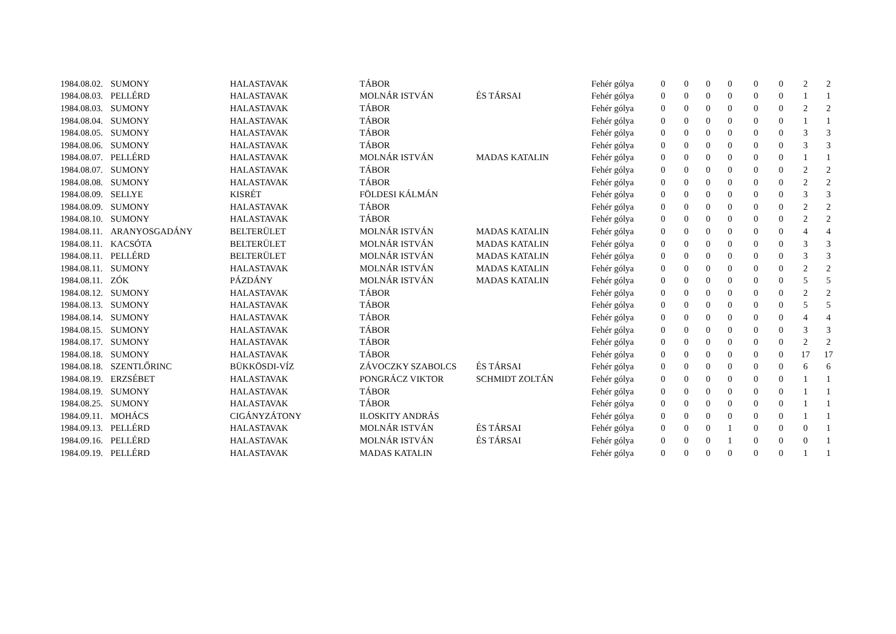| 1984.08.02. | SUMONY | HALASTAVAK | TÁBOR | | Fehér gólya | 0 | 0 | 0 | 0 | 0 | 0 | 2 | 2 |
| 1984.08.03. | PELLÉRD | HALASTAVAK | MOLNÁR ISTVÁN | ÉS TÁRSAI | Fehér gólya | 0 | 0 | 0 | 0 | 0 | 0 | 1 | 1 |
| 1984.08.03. | SUMONY | HALASTAVAK | TÁBOR | | Fehér gólya | 0 | 0 | 0 | 0 | 0 | 0 | 2 | 2 |
| 1984.08.04. | SUMONY | HALASTAVAK | TÁBOR | | Fehér gólya | 0 | 0 | 0 | 0 | 0 | 0 | 1 | 1 |
| 1984.08.05. | SUMONY | HALASTAVAK | TÁBOR | | Fehér gólya | 0 | 0 | 0 | 0 | 0 | 0 | 3 | 3 |
| 1984.08.06. | SUMONY | HALASTAVAK | TÁBOR | | Fehér gólya | 0 | 0 | 0 | 0 | 0 | 0 | 3 | 3 |
| 1984.08.07. | PELLÉRD | HALASTAVAK | MOLNÁR ISTVÁN | MADAS KATALIN | Fehér gólya | 0 | 0 | 0 | 0 | 0 | 0 | 1 | 1 |
| 1984.08.07. | SUMONY | HALASTAVAK | TÁBOR | | Fehér gólya | 0 | 0 | 0 | 0 | 0 | 0 | 2 | 2 |
| 1984.08.08. | SUMONY | HALASTAVAK | TÁBOR | | Fehér gólya | 0 | 0 | 0 | 0 | 0 | 0 | 2 | 2 |
| 1984.08.09. | SELLYE | KISRÉT | FÖLDESI KÁLMÁN | | Fehér gólya | 0 | 0 | 0 | 0 | 0 | 0 | 3 | 3 |
| 1984.08.09. | SUMONY | HALASTAVAK | TÁBOR | | Fehér gólya | 0 | 0 | 0 | 0 | 0 | 0 | 2 | 2 |
| 1984.08.10. | SUMONY | HALASTAVAK | TÁBOR | | Fehér gólya | 0 | 0 | 0 | 0 | 0 | 0 | 2 | 2 |
| 1984.08.11. | ARANYOSGADÁNY | BELTERÜLET | MOLNÁR ISTVÁN | MADAS KATALIN | Fehér gólya | 0 | 0 | 0 | 0 | 0 | 0 | 4 | 4 |
| 1984.08.11. | KACSÓTA | BELTERÜLET | MOLNÁR ISTVÁN | MADAS KATALIN | Fehér gólya | 0 | 0 | 0 | 0 | 0 | 0 | 3 | 3 |
| 1984.08.11. | PELLÉRD | BELTERÜLET | MOLNÁR ISTVÁN | MADAS KATALIN | Fehér gólya | 0 | 0 | 0 | 0 | 0 | 0 | 3 | 3 |
| 1984.08.11. | SUMONY | HALASTAVAK | MOLNÁR ISTVÁN | MADAS KATALIN | Fehér gólya | 0 | 0 | 0 | 0 | 0 | 0 | 2 | 2 |
| 1984.08.11. | ZÓK | PÁZDÁNY | MOLNÁR ISTVÁN | MADAS KATALIN | Fehér gólya | 0 | 0 | 0 | 0 | 0 | 0 | 5 | 5 |
| 1984.08.12. | SUMONY | HALASTAVAK | TÁBOR | | Fehér gólya | 0 | 0 | 0 | 0 | 0 | 0 | 2 | 2 |
| 1984.08.13. | SUMONY | HALASTAVAK | TÁBOR | | Fehér gólya | 0 | 0 | 0 | 0 | 0 | 0 | 5 | 5 |
| 1984.08.14. | SUMONY | HALASTAVAK | TÁBOR | | Fehér gólya | 0 | 0 | 0 | 0 | 0 | 0 | 4 | 4 |
| 1984.08.15. | SUMONY | HALASTAVAK | TÁBOR | | Fehér gólya | 0 | 0 | 0 | 0 | 0 | 0 | 3 | 3 |
| 1984.08.17. | SUMONY | HALASTAVAK | TÁBOR | | Fehér gólya | 0 | 0 | 0 | 0 | 0 | 0 | 2 | 2 |
| 1984.08.18. | SUMONY | HALASTAVAK | TÁBOR | | Fehér gólya | 0 | 0 | 0 | 0 | 0 | 0 | 17 | 17 |
| 1984.08.18. | SZENTLŐRINC | BÜKKÖSDI-VÍZ | ZÁVOCZKY SZABOLCS | ÉS TÁRSAI | Fehér gólya | 0 | 0 | 0 | 0 | 0 | 0 | 6 | 6 |
| 1984.08.19. | ERZSÉBET | HALASTAVAK | PONGRÁCZ VIKTOR | SCHMIDT ZOLTÁN | Fehér gólya | 0 | 0 | 0 | 0 | 0 | 0 | 1 | 1 |
| 1984.08.19. | SUMONY | HALASTAVAK | TÁBOR | | Fehér gólya | 0 | 0 | 0 | 0 | 0 | 0 | 1 | 1 |
| 1984.08.25. | SUMONY | HALASTAVAK | TÁBOR | | Fehér gólya | 0 | 0 | 0 | 0 | 0 | 0 | 1 | 1 |
| 1984.09.11. | MOHÁCS | CIGÁNYZÁTONY | ILOSKITY ANDRÁS | | Fehér gólya | 0 | 0 | 0 | 0 | 0 | 0 | 1 | 1 |
| 1984.09.13. | PELLÉRD | HALASTAVAK | MOLNÁR ISTVÁN | ÉS TÁRSAI | Fehér gólya | 0 | 0 | 0 | 1 | 0 | 0 | 0 | 1 |
| 1984.09.16. | PELLÉRD | HALASTAVAK | MOLNÁR ISTVÁN | ÉS TÁRSAI | Fehér gólya | 0 | 0 | 0 | 1 | 0 | 0 | 0 | 1 |
| 1984.09.19. | PELLÉRD | HALASTAVAK | MADAS KATALIN | | Fehér gólya | 0 | 0 | 0 | 0 | 0 | 0 | 1 | 1 |